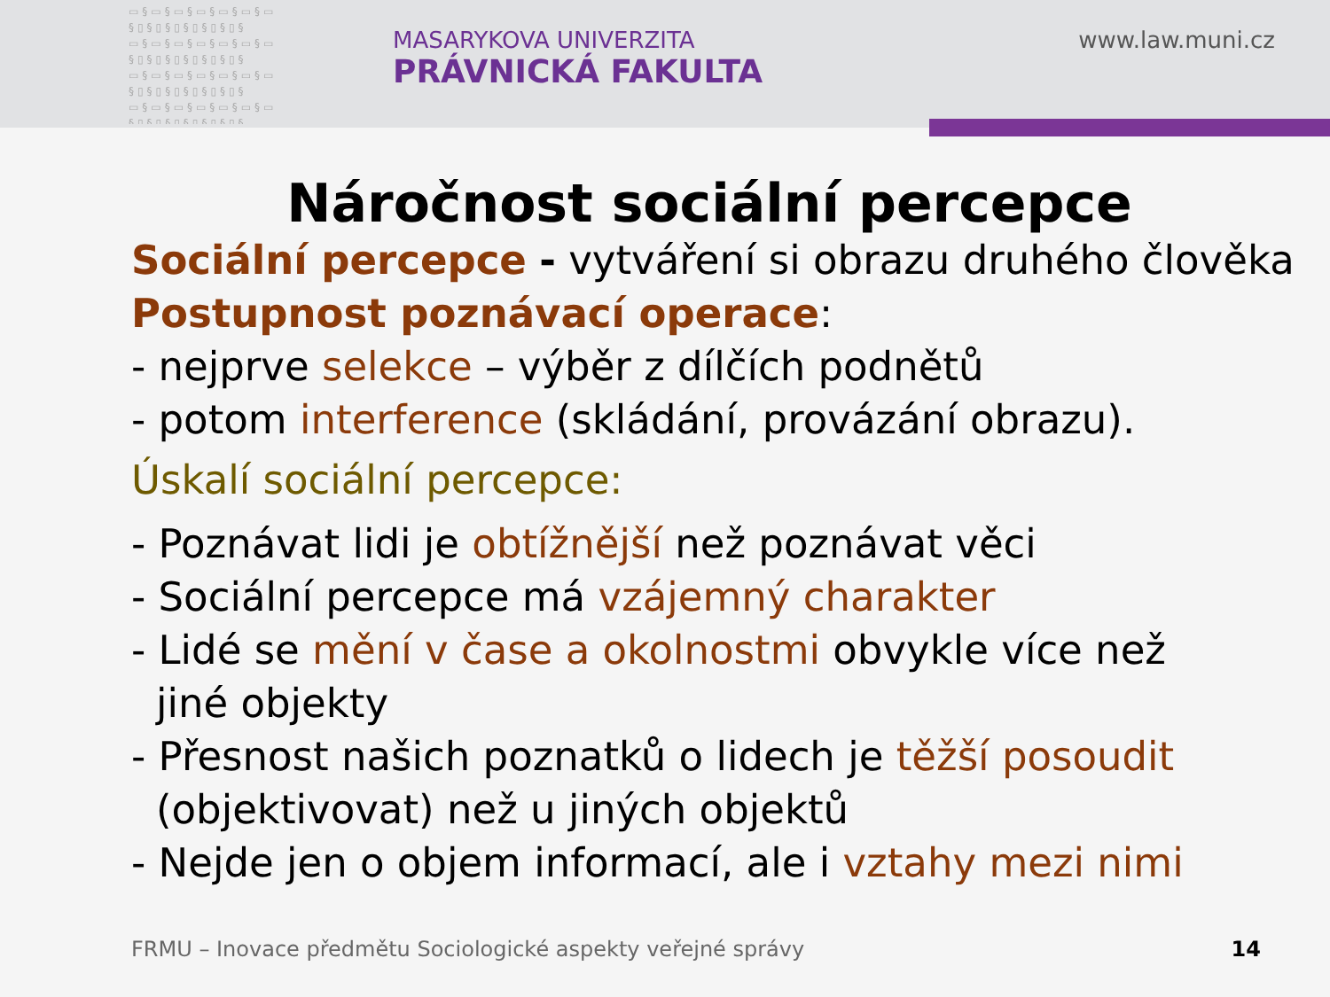▭§▭§▭§▭§▭§▭§▭ §▯§▯§▯§▯§▯§▯§ ▭§▭§▭§▭§▭§▭§▭ §▯§▯§▯§▯§▯§▯§ ▭§▭§▭§▭§▭§▭§▭ §▯§▯§▯§▯§▯§▯§ ▭§▭§▭§▭§▭§▭§▭ §▯§▯§▯§▯§▯§▯§
MASARYKOVA UNIVERZITA
PRÁVNICKÁ FAKULTA
www.law.muni.cz
Náročnost sociální percepce
Sociální percepce - vytváření si obrazu druhého člověka
Postupnost poznávací operace:
- nejprve selekce – výběr z dílčích podnětů
- potom interference (skládání, provázání obrazu).
Úskalí sociální percepce:
- Poznávat lidi je obtížnější než poznávat věci
- Sociální percepce má vzájemný charakter
- Lidé se mění v čase a okolnostmi obvykle více než
jiné objekty
- Přesnost našich poznatků o lidech je těžší posoudit
(objektivovat) než u jiných objektů
- Nejde jen o objem informací, ale i vztahy mezi nimi
FRMU – Inovace předmětu Sociologické aspekty veřejné správy
14